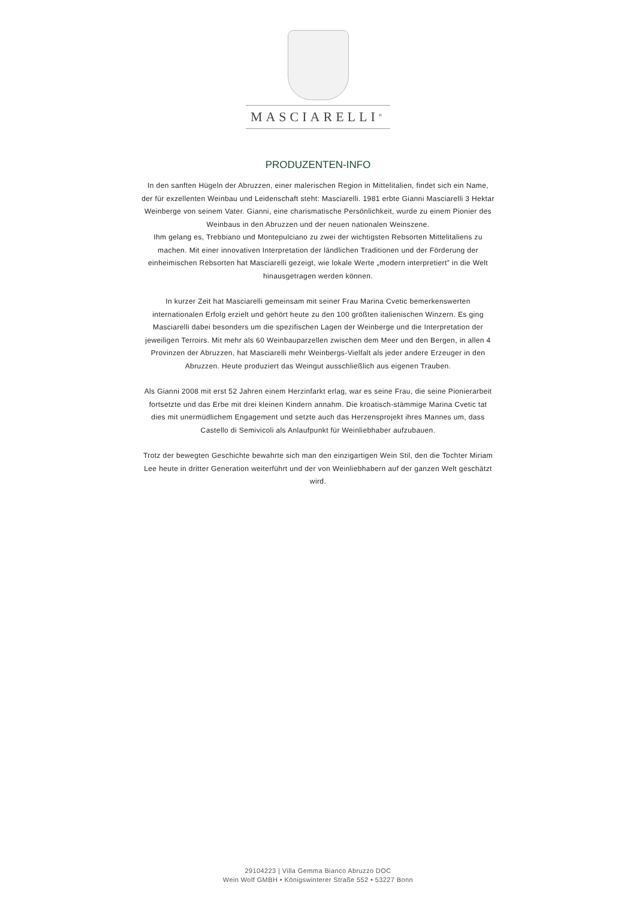MASCIARELLI<sup>®</sup>
PRODUZENTEN-INFO
In den sanften Hügeln der Abruzzen, einer malerischen Region in Mittelitalien, findet sich ein Name, der für exzellenten Weinbau und Leidenschaft steht: Masciarelli. 1981 erbte Gianni Masciarelli 3 Hektar Weinberge von seinem Vater. Gianni, eine charismatische Persönlichkeit, wurde zu einem Pionier des Weinbaus in den Abruzzen und der neuen nationalen Weinszene.
Ihm gelang es, Trebbiano und Montepulciano zu zwei der wichtigsten Rebsorten Mittelitaliens zu machen. Mit einer innovativen Interpretation der ländlichen Traditionen und der Förderung der einheimischen Rebsorten hat Masciarelli gezeigt, wie lokale Werte „modern interpretiert” in die Welt hinausgetragen werden können.
In kurzer Zeit hat Masciarelli gemeinsam mit seiner Frau Marina Cvetic bemerkenswerten internationalen Erfolg erzielt und gehört heute zu den 100 größten italienischen Winzern. Es ging Masciarelli dabei besonders um die spezifischen Lagen der Weinberge und die Interpretation der jeweiligen Terroirs. Mit mehr als 60 Weinbauparzellen zwischen dem Meer und den Bergen, in allen 4 Provinzen der Abruzzen, hat Masciarelli mehr Weinbergs-Vielfalt als jeder andere Erzeuger in den Abruzzen. Heute produziert das Weingut ausschließlich aus eigenen Trauben.
Als Gianni 2008 mit erst 52 Jahren einem Herzinfarkt erlag, war es seine Frau, die seine Pionierarbeit fortsetzte und das Erbe mit drei kleinen Kindern annahm. Die kroatisch-stämmige Marina Cvetic tat dies mit unermüdlichem Engagement und setzte auch das Herzensprojekt ihres Mannes um, dass Castello di Semivicoli als Anlaufpunkt für Weinliebhaber aufzubauen.
Trotz der bewegten Geschichte bewahrte sich man den einzigartigen Wein Stil, den die Tochter Miriam Lee heute in dritter Generation weiterführt und der von Weinliebhabern auf der ganzen Welt geschätzt wird.
29104223 | Villa Gemma Bianco Abruzzo DOC
Wein Wolf GMBH • Königswinterer Straße 552 • 53227 Bonn